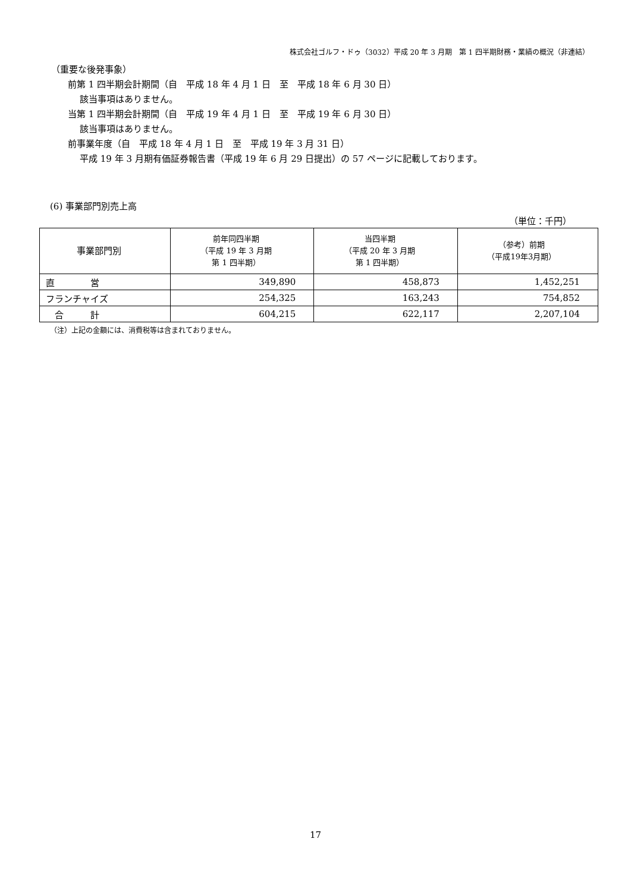株式会社ゴルフ・ドゥ（3032）平成 20 年 3 月期　第 1 四半期財務・業績の概況（非連結）
（重要な後発事象）
前第 1 四半期会計期間（自　平成 18 年 4 月 1 日　至　平成 18 年 6 月 30 日）
該当事項はありません。
当第 1 四半期会計期間（自　平成 19 年 4 月 1 日　至　平成 19 年 6 月 30 日）
該当事項はありません。
前事業年度（自　平成 18 年 4 月 1 日　至　平成 19 年 3 月 31 日）
平成 19 年 3 月期有価証券報告書（平成 19 年 6 月 29 日提出）の 57 ページに記載しております。
(6) 事業部門別売上高
（単位：千円）
| 事業部門別 | 前年同四半期 （平成 19 年 3 月期 第 1 四半期） | 当四半期 （平成 20 年 3 月期 第 1 四半期） | （参考）前期 （平成19年3月期） |
| --- | --- | --- | --- |
| 直 営 | 349,890 | 458,873 | 1,452,251 |
| フランチャイズ | 254,325 | 163,243 | 754,852 |
| 合 計 | 604,215 | 622,117 | 2,207,104 |
（注）上記の金額には、消費税等は含まれておりません。
17